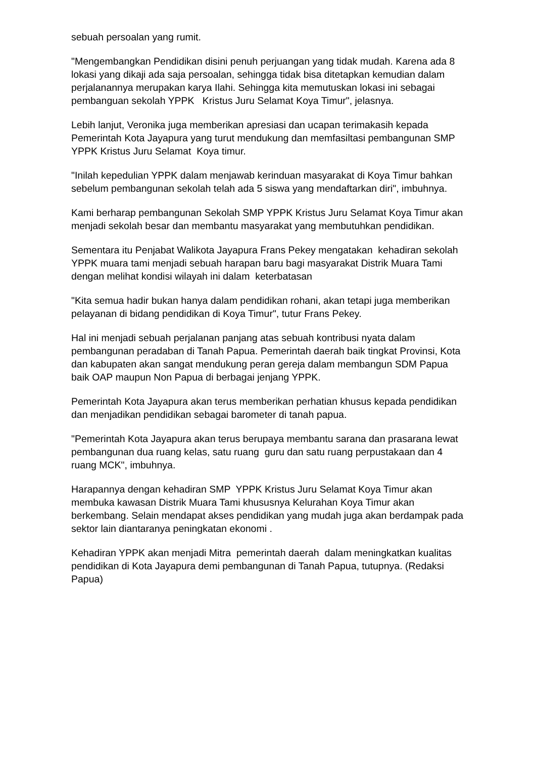sebuah persoalan yang rumit.
"Mengembangkan Pendidikan disini penuh perjuangan yang tidak mudah. Karena ada 8 lokasi yang dikaji ada saja persoalan, sehingga tidak bisa ditetapkan kemudian dalam perjalanannya merupakan karya Ilahi. Sehingga kita memutuskan lokasi ini sebagai pembanguan sekolah YPPK Kristus Juru Selamat Koya Timur", jelasnya.
Lebih lanjut, Veronika juga memberikan apresiasi dan ucapan terimakasih kepada Pemerintah Kota Jayapura yang turut mendukung dan memfasiltasi pembangunan SMP YPPK Kristus Juru Selamat Koya timur.
"Inilah kepedulian YPPK dalam menjawab kerinduan masyarakat di Koya Timur bahkan sebelum pembangunan sekolah telah ada 5 siswa yang mendaftarkan diri", imbuhnya.
Kami berharap pembangunan Sekolah SMP YPPK Kristus Juru Selamat Koya Timur akan menjadi sekolah besar dan membantu masyarakat yang membutuhkan pendidikan.
Sementara itu Penjabat Walikota Jayapura Frans Pekey mengatakan kehadiran sekolah YPPK muara tami menjadi sebuah harapan baru bagi masyarakat Distrik Muara Tami dengan melihat kondisi wilayah ini dalam keterbatasan
"Kita semua hadir bukan hanya dalam pendidikan rohani, akan tetapi juga memberikan pelayanan di bidang pendidikan di Koya Timur", tutur Frans Pekey.
Hal ini menjadi sebuah perjalanan panjang atas sebuah kontribusi nyata dalam pembangunan peradaban di Tanah Papua. Pemerintah daerah baik tingkat Provinsi, Kota dan kabupaten akan sangat mendukung peran gereja dalam membangun SDM Papua baik OAP maupun Non Papua di berbagai jenjang YPPK.
Pemerintah Kota Jayapura akan terus memberikan perhatian khusus kepada pendidikan dan menjadikan pendidikan sebagai barometer di tanah papua.
"Pemerintah Kota Jayapura akan terus berupaya membantu sarana dan prasarana lewat pembangunan dua ruang kelas, satu ruang guru dan satu ruang perpustakaan dan 4 ruang MCK", imbuhnya.
Harapannya dengan kehadiran SMP YPPK Kristus Juru Selamat Koya Timur akan membuka kawasan Distrik Muara Tami khususnya Kelurahan Koya Timur akan berkembang. Selain mendapat akses pendidikan yang mudah juga akan berdampak pada sektor lain diantaranya peningkatan ekonomi .
Kehadiran YPPK akan menjadi Mitra pemerintah daerah dalam meningkatkan kualitas pendidikan di Kota Jayapura demi pembangunan di Tanah Papua, tutupnya. (Redaksi Papua)